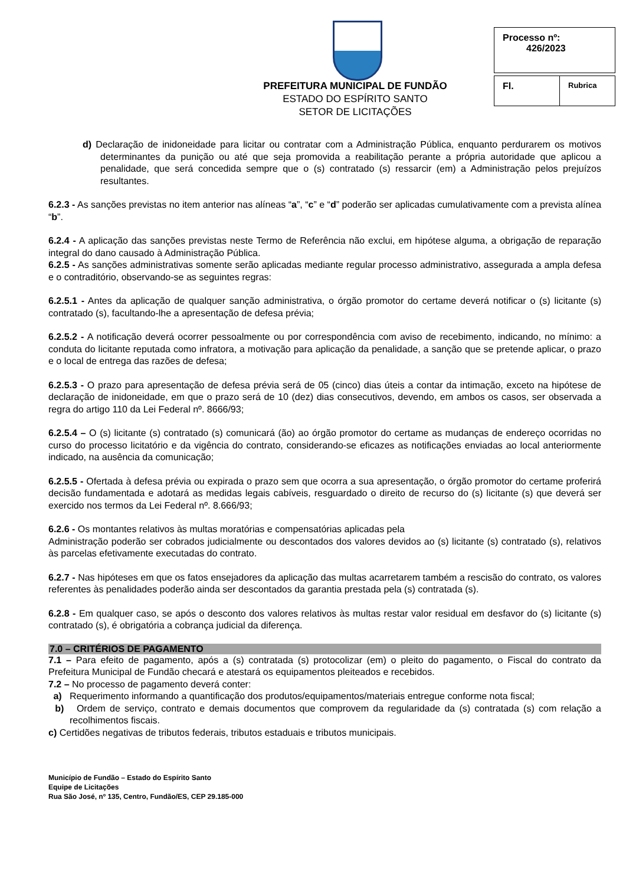PREFEITURA MUNICIPAL DE FUNDÃO
ESTADO DO ESPÍRITO SANTO
SETOR DE LICITAÇÕES
Processo nº:
426/2023
Fl.
Rubrica
d) Declaração de inidoneidade para licitar ou contratar com a Administração Pública, enquanto perdurarem os motivos determinantes da punição ou até que seja promovida a reabilitação perante a própria autoridade que aplicou a penalidade, que será concedida sempre que o (s) contratado (s) ressarcir (em) a Administração pelos prejuízos resultantes.
6.2.3 - As sanções previstas no item anterior nas alíneas “a”, “c” e “d” poderão ser aplicadas cumulativamente com a prevista alínea “b”.
6.2.4 - A aplicação das sanções previstas neste Termo de Referência não exclui, em hipótese alguma, a obrigação de reparação integral do dano causado à Administração Pública.
6.2.5 - As sanções administrativas somente serão aplicadas mediante regular processo administrativo, assegurada a ampla defesa e o contraditório, observando-se as seguintes regras:
6.2.5.1 - Antes da aplicação de qualquer sanção administrativa, o órgão promotor do certame deverá notificar o (s) licitante (s) contratado (s), facultando-lhe a apresentação de defesa prévia;
6.2.5.2 - A notificação deverá ocorrer pessoalmente ou por correspondência com aviso de recebimento, indicando, no mínimo: a conduta do licitante reputada como infratora, a motivação para aplicação da penalidade, a sanção que se pretende aplicar, o prazo e o local de entrega das razões de defesa;
6.2.5.3 - O prazo para apresentação de defesa prévia será de 05 (cinco) dias úteis a contar da intimação, exceto na hipótese de declaração de inidoneidade, em que o prazo será de 10 (dez) dias consecutivos, devendo, em ambos os casos, ser observada a regra do artigo 110 da Lei Federal nº. 8666/93;
6.2.5.4 – O (s) licitante (s) contratado (s) comunicará (ão) ao órgão promotor do certame as mudanças de endereço ocorridas no curso do processo licitatório e da vigência do contrato, considerando-se eficazes as notificações enviadas ao local anteriormente indicado, na ausência da comunicação;
6.2.5.5 - Ofertada à defesa prévia ou expirada o prazo sem que ocorra a sua apresentação, o órgão promotor do certame proferirá decisão fundamentada e adotará as medidas legais cabíveis, resguardado o direito de recurso do (s) licitante (s) que deverá ser exercido nos termos da Lei Federal nº. 8.666/93;
6.2.6 - Os montantes relativos às multas moratórias e compensatórias aplicadas pela
Administração poderão ser cobrados judicialmente ou descontados dos valores devidos ao (s) licitante (s) contratado (s), relativos às parcelas efetivamente executadas do contrato.
6.2.7 - Nas hipóteses em que os fatos ensejadores da aplicação das multas acarretarem também a rescisão do contrato, os valores referentes às penalidades poderão ainda ser descontados da garantia prestada pela (s) contratada (s).
6.2.8 - Em qualquer caso, se após o desconto dos valores relativos às multas restar valor residual em desfavor do (s) licitante (s) contratado (s), é obrigatória a cobrança judicial da diferença.
7.0 – CRITÉRIOS DE PAGAMENTO
7.1 – Para efeito de pagamento, após a (s) contratada (s) protocolizar (em) o pleito do pagamento, o Fiscal do contrato da Prefeitura Municipal de Fundão checará e atestará os equipamentos pleiteados e recebidos.
7.2 – No processo de pagamento deverá conter:
a) Requerimento informando a quantificação dos produtos/equipamentos/materiais entregue conforme nota fiscal;
b) Ordem de serviço, contrato e demais documentos que comprovem da regularidade da (s) contratada (s) com relação a recolhimentos fiscais.
c) Certidões negativas de tributos federais, tributos estaduais e tributos municipais.
Município de Fundão – Estado do Espírito Santo
Equipe de Licitações
Rua São José, nº 135, Centro, Fundão/ES, CEP 29.185-000